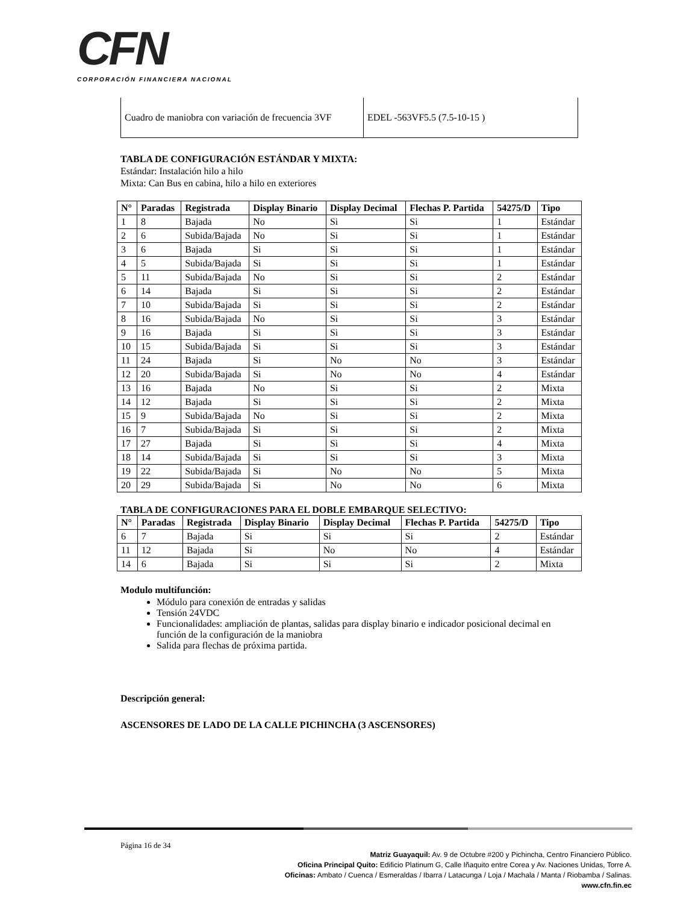CFN
CORPORACIÓN FINANCIERA NACIONAL
| Cuadro de maniobra con variación de frecuencia 3VF | EDEL -563VF5.5 (7.5-10-15 ) |
TABLA DE CONFIGURACIÓN ESTÁNDAR Y MIXTA:
Estándar: Instalación hilo a hilo
Mixta: Can Bus en cabina, hilo a hilo en exteriores
| N° | Paradas | Registrada | Display Binario | Display Decimal | Flechas P. Partida | 54275/D | Tipo |
| --- | --- | --- | --- | --- | --- | --- | --- |
| 1 | 8 | Bajada | No | Si | Si | 1 | Estándar |
| 2 | 6 | Subida/Bajada | No | Si | Si | 1 | Estándar |
| 3 | 6 | Bajada | Si | Si | Si | 1 | Estándar |
| 4 | 5 | Subida/Bajada | Si | Si | Si | 1 | Estándar |
| 5 | 11 | Subida/Bajada | No | Si | Si | 2 | Estándar |
| 6 | 14 | Bajada | Si | Si | Si | 2 | Estándar |
| 7 | 10 | Subida/Bajada | Si | Si | Si | 2 | Estándar |
| 8 | 16 | Subida/Bajada | No | Si | Si | 3 | Estándar |
| 9 | 16 | Bajada | Si | Si | Si | 3 | Estándar |
| 10 | 15 | Subida/Bajada | Si | Si | Si | 3 | Estándar |
| 11 | 24 | Bajada | Si | No | No | 3 | Estándar |
| 12 | 20 | Subida/Bajada | Si | No | No | 4 | Estándar |
| 13 | 16 | Bajada | No | Si | Si | 2 | Mixta |
| 14 | 12 | Bajada | Si | Si | Si | 2 | Mixta |
| 15 | 9 | Subida/Bajada | No | Si | Si | 2 | Mixta |
| 16 | 7 | Subida/Bajada | Si | Si | Si | 2 | Mixta |
| 17 | 27 | Bajada | Si | Si | Si | 4 | Mixta |
| 18 | 14 | Subida/Bajada | Si | Si | Si | 3 | Mixta |
| 19 | 22 | Subida/Bajada | Si | No | No | 5 | Mixta |
| 20 | 29 | Subida/Bajada | Si | No | No | 6 | Mixta |
TABLA DE CONFIGURACIONES PARA EL DOBLE EMBARQUE SELECTIVO:
| N° | Paradas | Registrada | Display Binario | Display Decimal | Flechas P. Partida | 54275/D | Tipo |
| --- | --- | --- | --- | --- | --- | --- | --- |
| 6 | 7 | Bajada | Si | Si | Si | 2 | Estándar |
| 11 | 12 | Bajada | Si | No | No | 4 | Estándar |
| 14 | 6 | Bajada | Si | Si | Si | 2 | Mixta |
Modulo multifunción:
Módulo para conexión de entradas y salidas
Tensión 24VDC
Funcionalidades: ampliación de plantas, salidas para display binario e indicador posicional decimal en función de la configuración de la maniobra
Salida para flechas de próxima partida.
Descripción general:
ASCENSORES DE LADO DE LA CALLE PICHINCHA (3 ASCENSORES)
Página 16 de 34
Matriz Guayaquil: Av. 9 de Octubre #200 y Pichincha, Centro Financiero Público.
Oficina Principal Quito: Edificio Platinum G, Calle Iñaquito entre Corea y Av. Naciones Unidas, Torre A.
Oficinas: Ambato / Cuenca / Esmeraldas / Ibarra / Latacunga / Loja / Machala / Manta / Riobamba / Salinas.
www.cfn.fin.ec